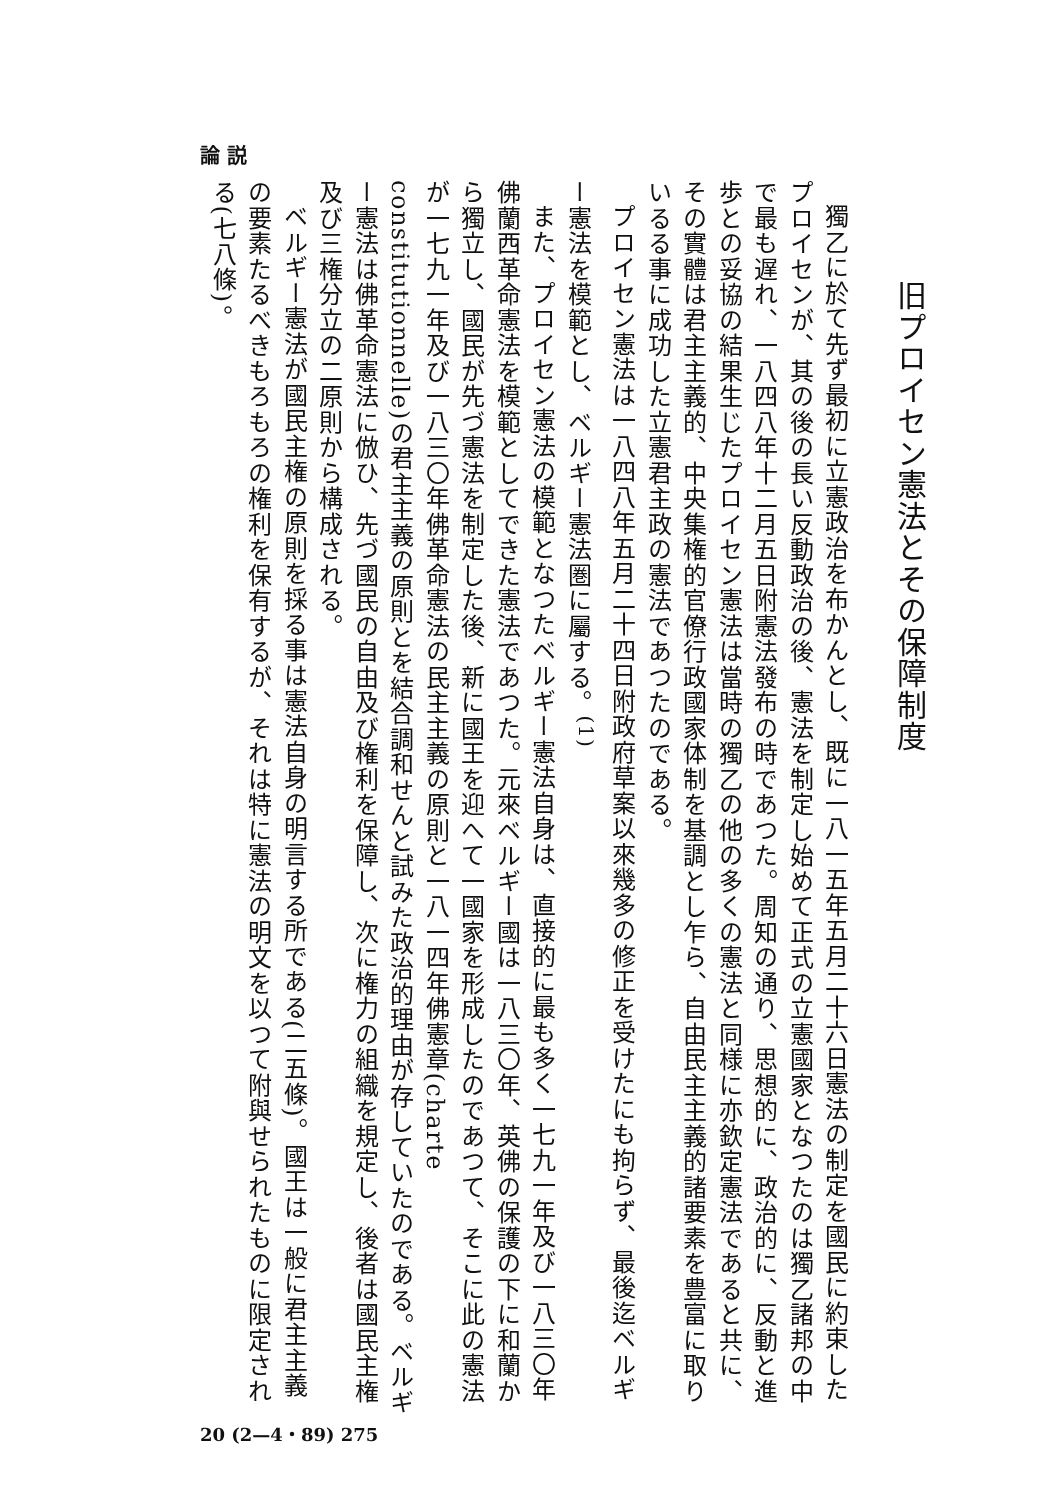論 説
旧プロイセン憲法とその保障制度
獨乙に於て先ず最初に立憲政治を布かんとし、既に一八一五年五月二十六日憲法の制定を國民に約束したプロイセンが、其の後の長い反動政治の後、憲法を制定し始めて正式の立憲國家となつたのは獨乙諸邦の中で最も遅れ、一八四八年十二月五日附憲法發布の時であつた。周知の通り、思想的に、政治的に、反動と進歩との妥協の結果生じたプロイセン憲法は當時の獨乙の他の多くの憲法と同様に亦欽定憲法であると共に、その實體は君主主義的、中央集権的官僚行政國家体制を基調とし乍ら、自由民主主義的諸要素を豊富に取りいるる事に成功した立憲君主政の憲法であつたのである。
プロイセン憲法は一八四八年五月二十四日附政府草案以來幾多の修正を受けたにも拘らず、最後迄ベルギー憲法を模範とし、ベルギー憲法圏に屬する。<sup>(1)</sup>
また、プロイセン憲法の模範となつたベルギー憲法自身は、直接的に最も多く一七九一年及び一八三〇年佛蘭西革命憲法を模範としてできた憲法であつた。元來ベルギー國は一八三〇年、英佛の保護の下に和蘭から獨立し、國民が先づ憲法を制定した後、新に國王を迎へて一國家を形成したのであつて、そこに此の憲法が一七九一年及び一八三〇年佛革命憲法の民主主義の原則と一八一四年佛憲章(charte constitutionnelle)の君主主義の原則とを結合調和せんと試みた政治的理由が存していたのである。ベルギー憲法は佛革命憲法に倣ひ、先づ國民の自由及び権利を保障し、次に権力の組織を規定し、後者は國民主権及び三権分立の二原則から構成される。
ベルギー憲法が國民主権の原則を採る事は憲法自身の明言する所である(二五條)。國王は一般に君主主義の要素たるべきもろもろの権利を保有するが、それは特に憲法の明文を以つて附與せられたものに限定される(七八條)。
20 (2—4・89) 275